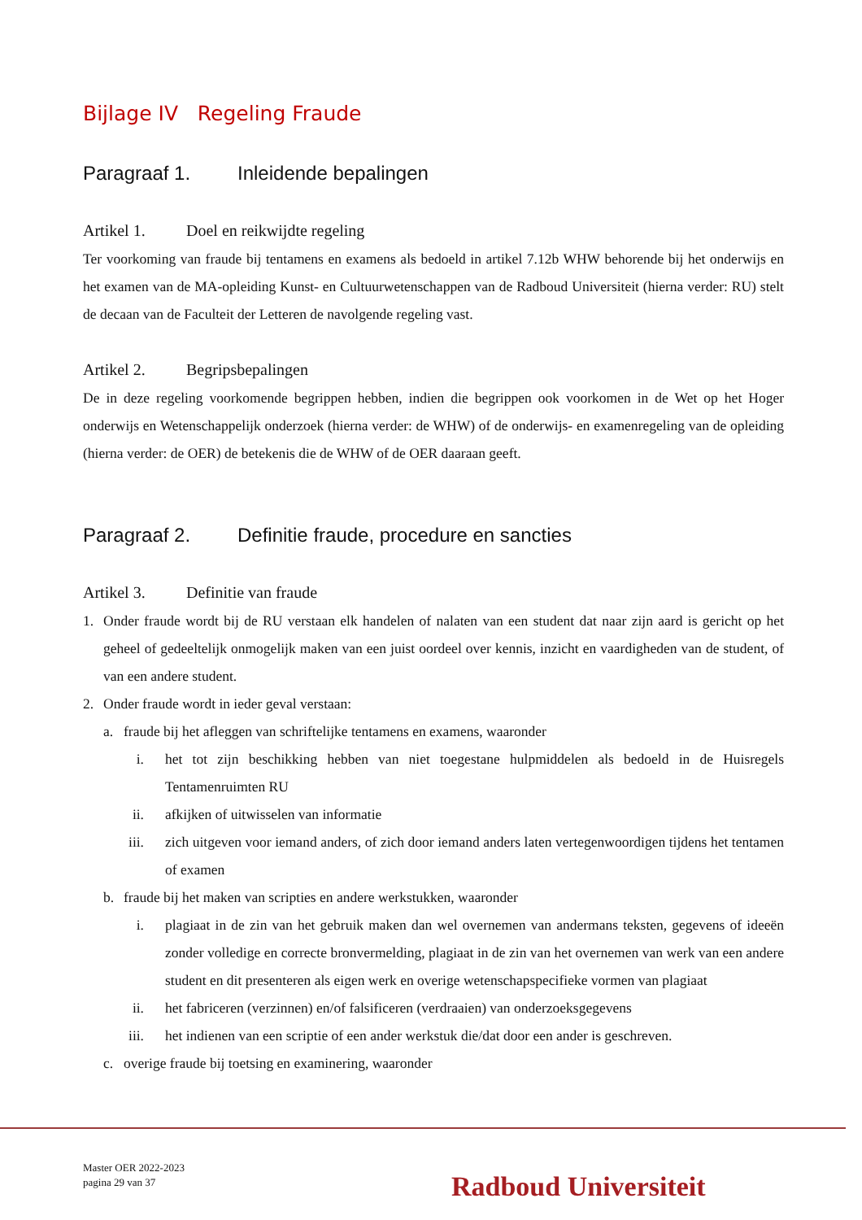Bijlage IV Regeling Fraude
Paragraaf 1. Inleidende bepalingen
Artikel 1. Doel en reikwijdte regeling
Ter voorkoming van fraude bij tentamens en examens als bedoeld in artikel 7.12b WHW behorende bij het onderwijs en het examen van de MA-opleiding Kunst- en Cultuurwetenschappen van de Radboud Universiteit (hierna verder: RU) stelt de decaan van de Faculteit der Letteren de navolgende regeling vast.
Artikel 2. Begripsbepalingen
De in deze regeling voorkomende begrippen hebben, indien die begrippen ook voorkomen in de Wet op het Hoger onderwijs en Wetenschappelijk onderzoek (hierna verder: de WHW) of de onderwijs- en examenregeling van de opleiding (hierna verder: de OER) de betekenis die de WHW of de OER daaraan geeft.
Paragraaf 2. Definitie fraude, procedure en sancties
Artikel 3. Definitie van fraude
1. Onder fraude wordt bij de RU verstaan elk handelen of nalaten van een student dat naar zijn aard is gericht op het geheel of gedeeltelijk onmogelijk maken van een juist oordeel over kennis, inzicht en vaardigheden van de student, of van een andere student.
2. Onder fraude wordt in ieder geval verstaan:
a. fraude bij het afleggen van schriftelijke tentamens en examens, waaronder
i. het tot zijn beschikking hebben van niet toegestane hulpmiddelen als bedoeld in de Huisregels Tentamenruimten RU
ii. afkijken of uitwisselen van informatie
iii. zich uitgeven voor iemand anders, of zich door iemand anders laten vertegenwoordigen tijdens het tentamen of examen
b. fraude bij het maken van scripties en andere werkstukken, waaronder
i. plagiaat in de zin van het gebruik maken dan wel overnemen van andermans teksten, gegevens of ideeën zonder volledige en correcte bronvermelding, plagiaat in de zin van het overnemen van werk van een andere student en dit presenteren als eigen werk en overige wetenschapspecifieke vormen van plagiaat
ii. het fabriceren (verzinnen) en/of falsificeren (verdraaien) van onderzoeksgegevens
iii. het indienen van een scriptie of een ander werkstuk die/dat door een ander is geschreven.
c. overige fraude bij toetsing en examinering, waaronder
Master OER 2022-2023
pagina 29 van 37
Radboud Universiteit